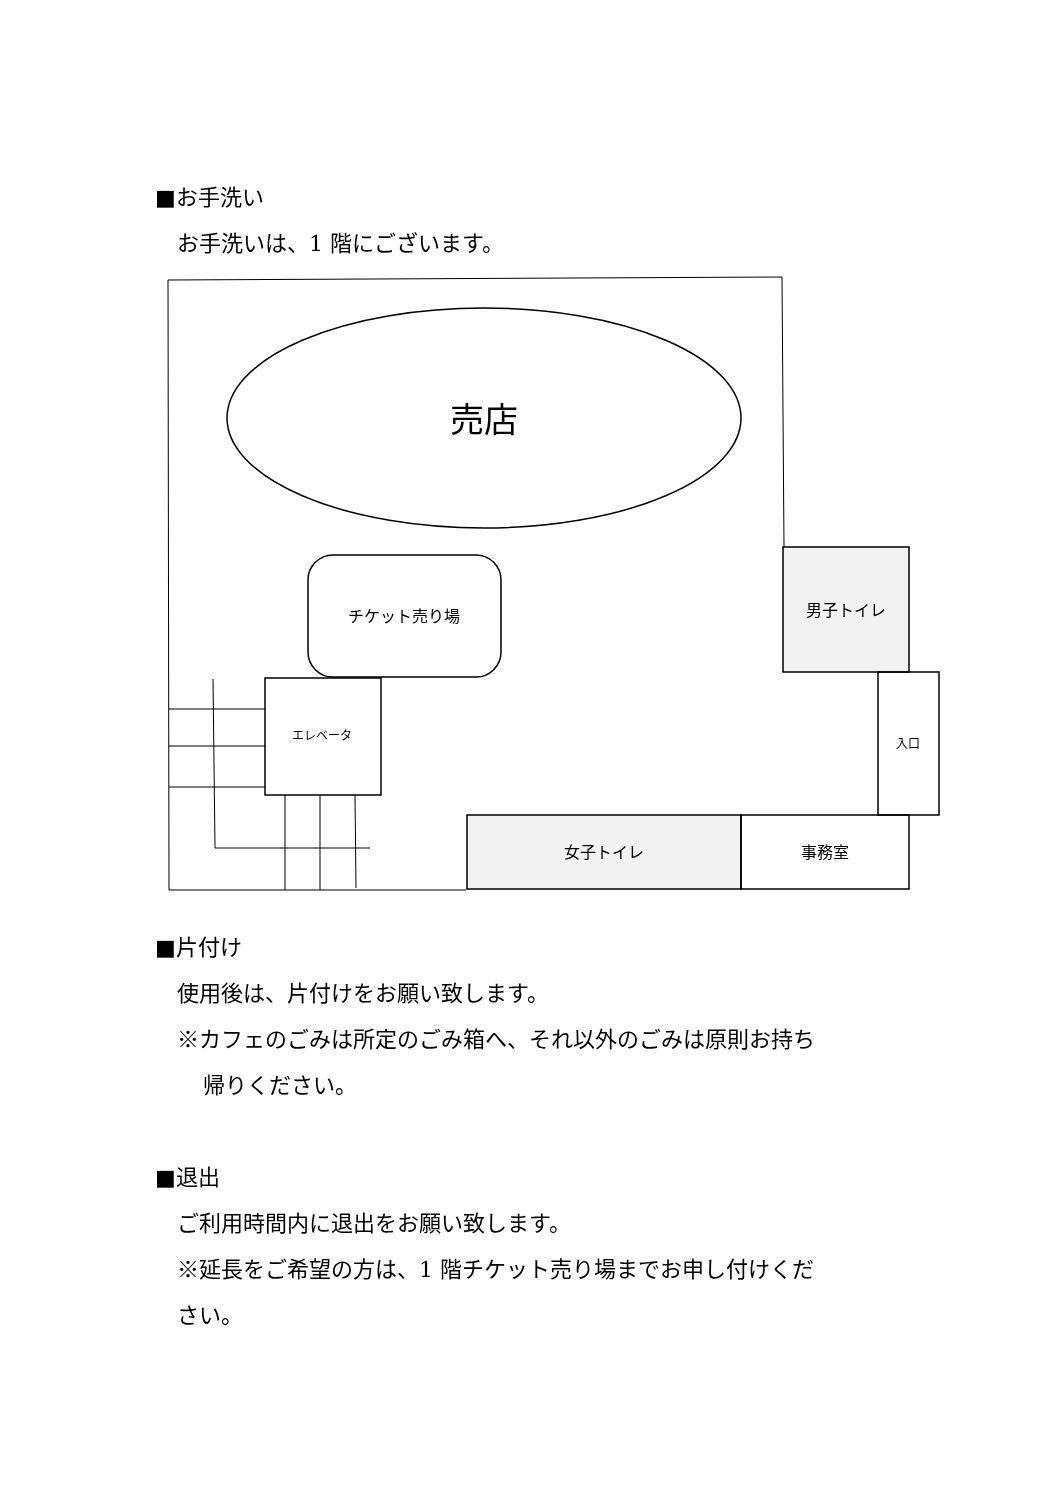■お手洗い
お手洗いは、1 階にございます。
売店
チケット売り場
エレベータ
男子トイレ
入口
女子トイレ
事務室
■片付け
使用後は、片付けをお願い致します。
※カフェのごみは所定のごみ箱へ、それ以外のごみは原則お持ち
帰りください。
■退出
ご利用時間内に退出をお願い致します。
※延長をご希望の方は、1 階チケット売り場までお申し付けくだ
さい。